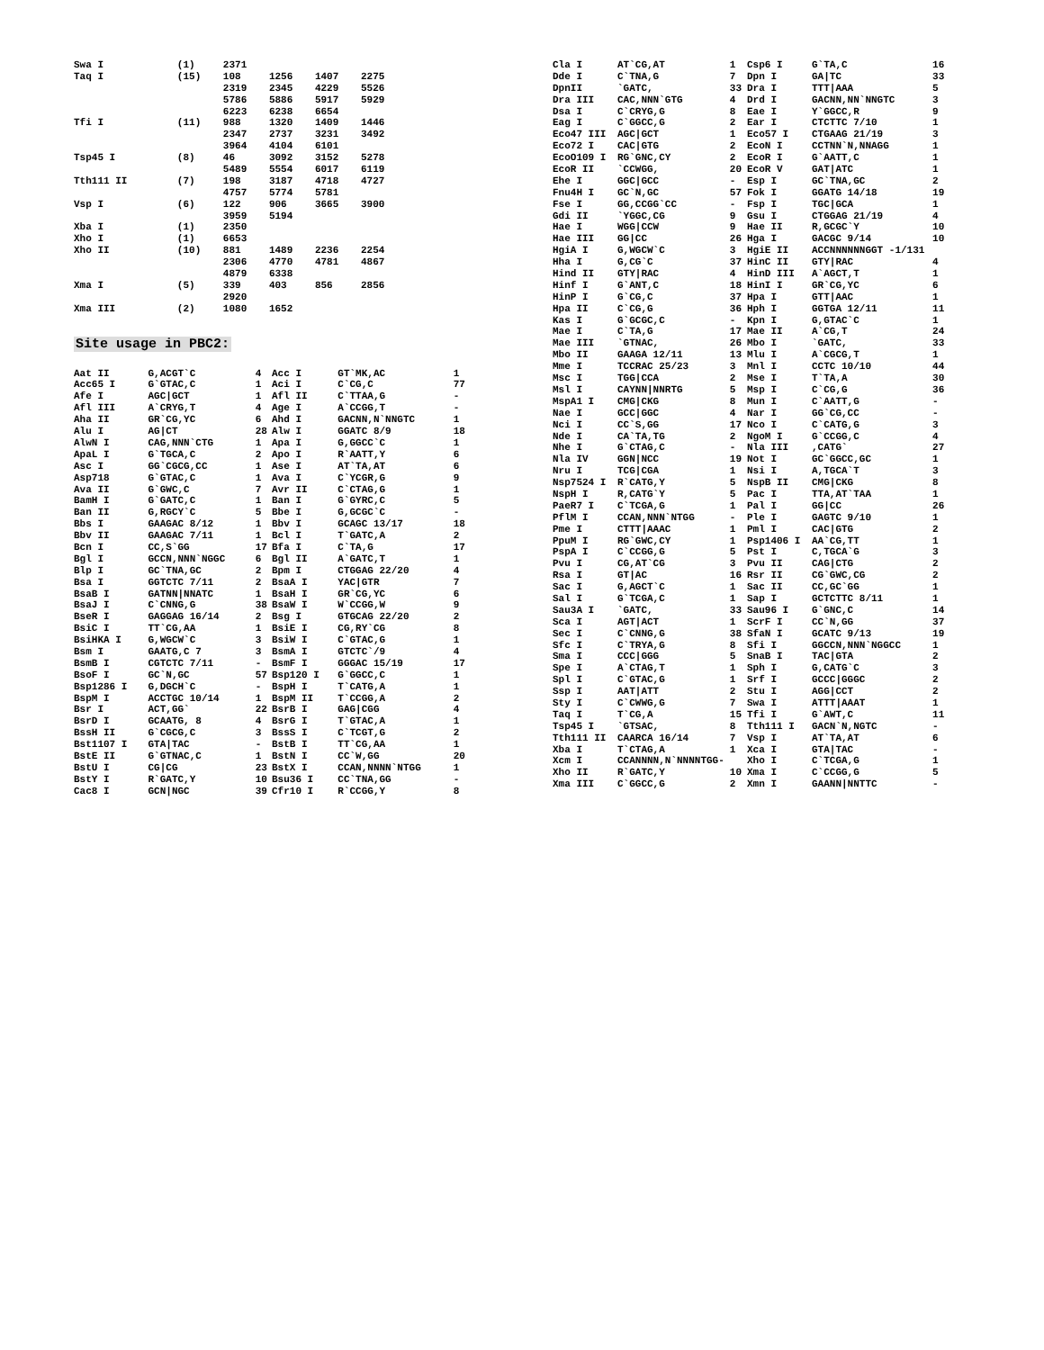| Swa I | (1) | 2371 | | | |
| Taq I | (15) | 108 | 1256 | 1407 | 2275 |
| | | 2319 | 2345 | 4229 | 5526 |
| | | 5786 | 5886 | 5917 | 5929 |
| | | 6223 | 6238 | 6654 | |
| Tfi I | (11) | 988 | 1320 | 1409 | 1446 |
| | | 2347 | 2737 | 3231 | 3492 |
| | | 3964 | 4104 | 6101 | |
| Tsp45 I | (8) | 46 | 3092 | 3152 | 5278 |
| | | 5489 | 5554 | 6017 | 6119 |
| Tth111 II | (7) | 198 | 3187 | 4718 | 4727 |
| | | 4757 | 5774 | 5781 | |
| Vsp I | (6) | 122 | 906 | 3665 | 3900 |
| | | 3959 | 5194 | | |
| Xba I | (1) | 2350 | | | |
| Xho I | (1) | 6653 | | | |
| Xho II | (10) | 881 | 1489 | 2236 | 2254 |
| | | 2306 | 4770 | 4781 | 4867 |
| | | 4879 | 6338 | | |
| Xma I | (5) | 339 | 403 | 856 | 2856 |
| | | 2920 | | | |
| Xma III | (2) | 1080 | 1652 | | |
Site usage in PBC2:
| Aat II | G,ACGT`C | 4 | Acc I | GT`MK,AC | 1 |
| Acc65 I | G`GTAC,C | 1 | Aci I | C`CG,C | 77 |
| Afe I | AGC/GCT | 1 | Afl II | C`TTAA,G | - |
| Afl III | A`CRYG,T | 4 | Age I | A`CCGG,T | - |
| Aha II | GR`CG,YC | 6 | Ahd I | GACNN,N`NNGTC | 1 |
| Alu I | AG/CT | 28 | Alw I | GGATC 8/9 | 18 |
| AlwN I | CAG,NNN`CTG | 1 | Apa I | G,GGCC`C | 1 |
| ApaL I | G`TGCA,C | 2 | Apo I | R`AATT,Y | 6 |
| Asc I | GG`CGCG,CC | 1 | Ase I | AT`TA,AT | 6 |
| Asp718 | G`GTAC,C | 1 | Ava I | C`YCGR,G | 9 |
| Ava II | G`GWC,C | 7 | Avr II | C`CTAG,G | 1 |
| BamH I | G`GATC,C | 1 | Ban I | G`GYRC,C | 5 |
| Ban II | G,RGCY`C | 5 | Bbe I | G,GCGC`C | - |
| Bbs I | GAAGAC 8/12 | 1 | Bbv I | GCAGC 13/17 | 18 |
| Bbv II | GAAGAC 7/11 | 1 | Bcl I | T`GATC,A | 2 |
| Bcn I | CC,S`GG | 17 | Bfa I | C`TA,G | 17 |
| Bgl I | GCCN,NNN`NGGC | 6 | Bgl II | A`GATC,T | 1 |
| Blp I | GC`TNA,GC | 2 | Bpm I | CTGGAG 22/20 | 4 |
| Bsa I | GGTCTC 7/11 | 2 | BsaA I | YAC/GTR | 7 |
| BsaB I | GATNN/NNATC | 1 | BsaH I | GR`CG,YC | 6 |
| BsaJ I | C`CNNG,G | 38 | BsaW I | W`CCGG,W | 9 |
| BseR I | GAGGAG 16/14 | 2 | Bsg I | GTGCAG 22/20 | 2 |
| BsiC I | TT`CG,AA | 1 | BsiE I | CG,RY`CG | 8 |
| BsiHKA I | G,WGCW`C | 3 | BsiW I | C`GTAC,G | 1 |
| Bsm I | GAATG,C 7 | 3 | BsmA I | GTCTC`/9 | 4 |
| BsmB I | CGTCTC 7/11 | - | BsmF I | GGGAC 15/19 | 17 |
| BsoF I | GC`N,GC | 57 | Bsp120 I | G`GGCC,C | 1 |
| Bsp1286 I | G,DGCH`C | - | BspH I | T`CATG,A | 1 |
| BspM I | ACCTGC 10/14 | 1 | BspM II | T`CCGG,A | 2 |
| Bsr I | ACT,GG` | 22 | BsrB I | GAG/CGG | 4 |
| BsrD I | GCAATG, 8 | 4 | BsrG I | T`GTAC,A | 1 |
| BssH II | G`CGCG,C | 3 | BssS I | C`TCGT,G | 2 |
| Bst1107 I | GTA/TAC | - | BstB I | TT`CG,AA | 1 |
| BstE II | G`GTNAC,C | 1 | BstN I | CC`W,GG | 20 |
| BstU I | CG/CG | 23 | BstX I | CCAN,NNNN`NTGG | 1 |
| BstY I | R`GATC,Y | 10 | Bsu36 I | CC`TNA,GG | - |
| Cac8 I | GCN/NGC | 39 | Cfr10 I | R`CCGG,Y | 8 |
| Cla I | AT`CG,AT | 1 | Csp6 I | G`TA,C | 16 |
| Dde I | C`TNA,G | 7 | Dpn I | GA/TC | 33 |
| DpnII | `GATC, | 33 | Dra I | TTT/AAA | 5 |
| Dra III | CAC,NNN`GTG | 4 | Drd I | GACNN,NN`NNGTC | 3 |
| Dsa I | C`CRYG,G | 8 | Eae I | Y`GGCC,R | 9 |
| Eag I | C`GGCC,G | 2 | Ear I | CTCTTC 7/10 | 1 |
| Eco47 III | AGC/GCT | 1 | Eco57 I | CTGAAG 21/19 | 3 |
| Eco72 I | CAC/GTG | 2 | EcoN I | CCTNN`N,NNAGG | 1 |
| EcoO109 I | RG`GNC,CY | 2 | EcoR I | G`AATT,C | 1 |
| EcoR II | `CCWGG, | 20 | EcoR V | GAT/ATC | 1 |
| Ehe I | GGC/GCC | - | Esp I | GC`TNA,GC | 2 |
| Fnu4H I | GC`N,GC | 57 | Fok I | GGATG 14/18 | 19 |
| Fse I | GG,CCGG`CC | - | Fsp I | TGC/GCA | 1 |
| Gdi II | `YGGC,CG | 9 | Gsu I | CTGGAG 21/19 | 4 |
| Hae I | WGG/CCW | 9 | Hae II | R,GCGC`Y | 10 |
| Hae III | GG/CC | 26 | Hga I | GACGC 9/14 | 10 |
| HgiA I | G,WGCW`C | 3 | HgiE II | ACCNNNNNNGGT -1/131 | |
| Hha I | G,CG`C | 37 | HinC II | GTY/RAC | 4 |
| Hind II | GTY/RAC | 4 | HinD III | A`AGCT,T | 1 |
| Hinf I | G`ANT,C | 18 | HinI I | GR`CG,YC | 6 |
| HinP I | G`CG,C | 37 | Hpa I | GTT/AAC | 1 |
| Hpa II | C`CG,G | 36 | Hph I | GGTGA 12/11 | 11 |
| Kas I | G`GCGC,C | - | Kpn I | G,GTAC`C | 1 |
| Mae I | C`TA,G | 17 | Mae II | A`CG,T | 24 |
| Mae III | `GTNAC, | 26 | Mbo I | `GATC, | 33 |
| Mbo II | GAAGA 12/11 | 13 | Mlu I | A`CGCG,T | 1 |
| Mme I | TCCRAC 25/23 | 3 | Mnl I | CCTC 10/10 | 44 |
| Msc I | TGG/CCA | 2 | Mse I | T`TA,A | 30 |
| Msl I | CAYNN/NNRTG | 5 | Msp I | C`CG,G | 36 |
| MspA1 I | CMG/CKG | 8 | Mun I | C`AATT,G | - |
| Nae I | GCC/GGC | 4 | Nar I | GG`CG,CC | - |
| Nci I | CC`S,GG | 17 | Nco I | C`CATG,G | 3 |
| Nde I | CA`TA,TG | 2 | NgoM I | G`CCGG,C | 4 |
| Nhe I | G`CTAG,C | - | Nla III | ,CATG` | 27 |
| Nla IV | GGN/NCC | 19 | Not I | GC`GGCC,GC | 1 |
| Nru I | TCG/CGA | 1 | Nsi I | A,TGCA`T | 3 |
| Nsp7524 I | R`CATG,Y | 5 | NspB II | CMG/CKG | 8 |
| NspH I | R,CATG`Y | 5 | Pac I | TTA,AT`TAA | 1 |
| PaeR7 I | C`TCGA,G | 1 | Pal I | GG/CC | 26 |
| PflM I | CCAN,NNN`NTGG | - | Ple I | GAGTC 9/10 | 1 |
| Pme I | CTTT/AAAC | 1 | Pml I | CAC/GTG | 2 |
| PpuM I | RG`GWC,CY | 1 | Psp1406 I | AA`CG,TT | 1 |
| PspA I | C`CCGG,G | 5 | Pst I | C,TGCA`G | 3 |
| Pvu I | CG,AT`CG | 3 | Pvu II | CAG/CTG | 2 |
| Rsa I | GT/AC | 16 | Rsr II | CG`GWC,CG | 2 |
| Sac I | G,AGCT`C | 1 | Sac II | CC,GC`GG | 1 |
| Sal I | G`TCGA,C | 1 | Sap I | GCTCTTC 8/11 | 1 |
| Sau3A I | `GATC, | 33 | Sau96 I | G`GNC,C | 14 |
| Sca I | AGT/ACT | 1 | ScrF I | CC`N,GG | 37 |
| Sec I | C`CNNG,G | 38 | SfaN I | GCATC 9/13 | 19 |
| Sfc I | C`TRYA,G | 8 | Sfi I | GGCCN,NNN`NGGCC | 1 |
| Sma I | CCC/GGG | 5 | SnaB I | TAC/GTA | 2 |
| Spe I | A`CTAG,T | 1 | Sph I | G,CATG`C | 3 |
| Spl I | C`GTAC,G | 1 | Srf I | GCCC/GGGC | 2 |
| Ssp I | AAT/ATT | 2 | Stu I | AGG/CCT | 2 |
| Sty I | C`CWWG,G | 7 | Swa I | ATTT/AAAT | 1 |
| Taq I | T`CG,A | 15 | Tfi I | G`AWT,C | 11 |
| Tsp45 I | `GTSAC, | 8 | Tth111 I | GACN`N,NGTC | - |
| Tth111 II | CAARCA 16/14 | 7 | Vsp I | AT`TA,AT | 6 |
| Xba I | T`CTAG,A | 1 | Xca I | GTA/TAC | - |
| Xcm I | CCANNNN,N`NNNNTGG- | | Xho I | C`TCGA,G | 1 |
| Xho II | R`GATC,Y | 10 | Xma I | C`CCGG,G | 5 |
| Xma III | C`GGCC,G | 2 | Xmn I | GAANN/NNTTC | - |